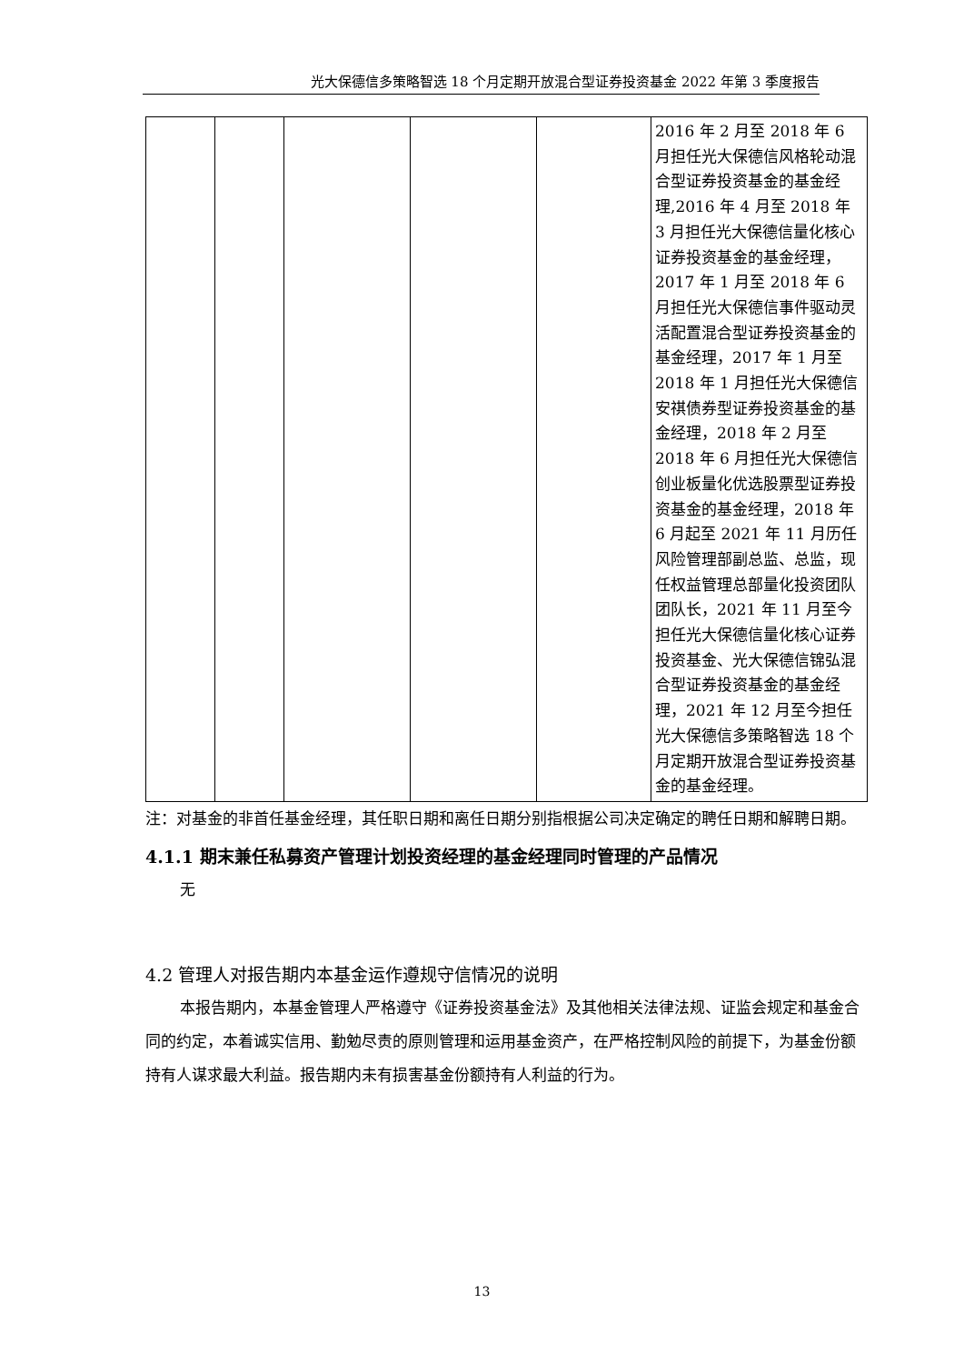光大保德信多策略智选 18 个月定期开放混合型证券投资基金 2022 年第 3 季度报告
| | | | | | 2016 年 2 月至 2018 年 6 月担任光大保德信风格轮动混合型证券投资基金的基金经理,2016 年 4 月至 2018 年 3 月担任光大保德信量化核心证券投资基金的基金经理，2017 年 1 月至 2018 年 6 月担任光大保德信事件驱动灵活配置混合型证券投资基金的基金经理，2017 年 1 月至 2018 年 1 月担任光大保德信安祺债券型证券投资基金的基金经理，2018 年 2 月至 2018 年 6 月担任光大保德信创业板量化优选股票型证券投资基金的基金经理，2018 年 6 月起至 2021 年 11 月历任风险管理部副总监、总监，现任权益管理总部量化投资团队团队长，2021 年 11 月至今担任光大保德信量化核心证券投资基金、光大保德信锦弘混合型证券投资基金的基金经理，2021 年 12 月至今担任光大保德信多策略智选 18 个月定期开放混合型证券投资基金的基金经理。 |
注：对基金的非首任基金经理，其任职日期和离任日期分别指根据公司决定确定的聘任日期和解聘日期。
4.1.1 期末兼任私募资产管理计划投资经理的基金经理同时管理的产品情况
无
4.2 管理人对报告期内本基金运作遵规守信情况的说明
本报告期内，本基金管理人严格遵守《证券投资基金法》及其他相关法律法规、证监会规定和基金合同的约定，本着诚实信用、勤勉尽责的原则管理和运用基金资产，在严格控制风险的前提下，为基金份额持有人谋求最大利益。报告期内未有损害基金份额持有人利益的行为。
13